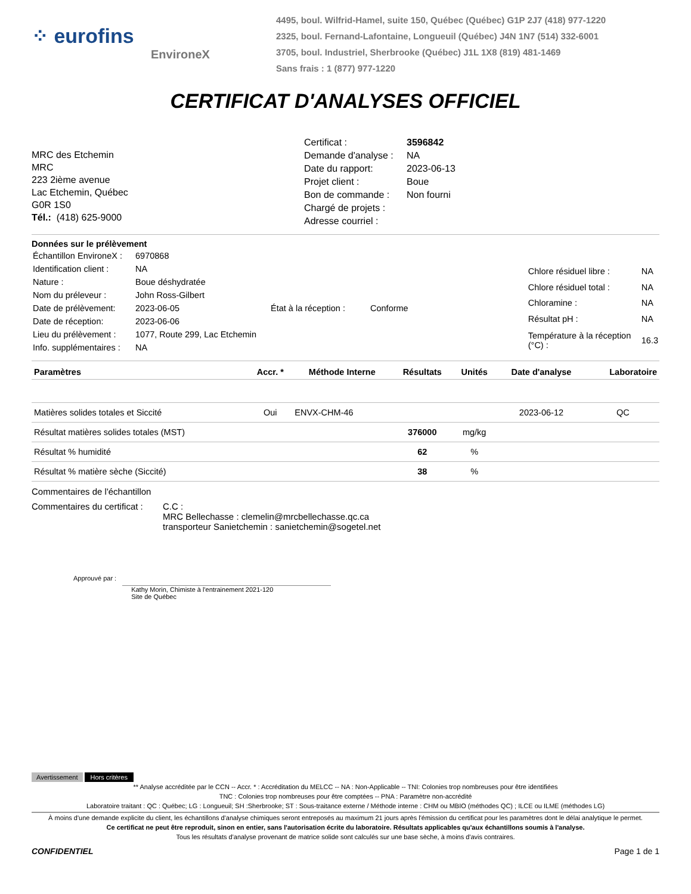⁘ eurofins
EnvironeX
4495, boul. Wilfrid-Hamel, suite 150, Québec (Québec) G1P 2J7 (418) 977-1220
2325, boul. Fernand-Lafontaine, Longueuil (Québec) J4N 1N7 (514) 332-6001
3705, boul. Industriel, Sherbrooke (Québec) J1L 1X8 (819) 481-1469
Sans frais : 1 (877) 977-1220
CERTIFICAT D'ANALYSES OFFICIEL
MRC des Etchemin
MRC
223 2ième avenue
Lac Etchemin, Québec
G0R 1S0
Tél.: (418) 625-9000
| Certificat : | 3596842 |
| Demande d'analyse : | NA |
| Date du rapport: | 2023-06-13 |
| Projet client : | Boue |
| Bon de commande : | Non fourni |
| Chargé de projets : | |
| Adresse courriel : | |
Données sur le prélèvement
| Échantillon EnvironeX : | 6970868 | | |
| Identification client : | NA | | |
| Nature : | Boue déshydratée | | |
| Nom du préleveur : | John Ross-Gilbert | | |
| Date de prélèvement: | 2023-06-05 | État à la réception : | Conforme |
| Date de réception: | 2023-06-06 | | |
| Lieu du prélèvement : | 1077, Route 299, Lac Etchemin | | |
| Info. supplémentaires : | NA | | |
| Chlore résiduel libre : | NA |
| Chlore résiduel total : | NA |
| Chloramine : | NA |
| Résultat pH : | NA |
| Température à la réception (°C) : | 16.3 |
| Paramètres | Accr. * | Méthode Interne | Résultats | Unités | Date d'analyse | Laboratoire |
| --- | --- | --- | --- | --- | --- | --- |
| Matières solides totales et Siccité | Oui | ENVX-CHM-46 | | | 2023-06-12 | QC |
| Résultat matières solides totales (MST) | | | 376000 | mg/kg | | |
| Résultat % humidité | | | 62 | % | | |
| Résultat % matière sèche (Siccité) | | | 38 | % | | |
Commentaires de l'échantillon
Commentaires du certificat :
C.C :
MRC Bellechasse : clemelin@mrcbellechasse.qc.ca
transporteur Sanietchemin : sanietchemin@sogetel.net
Approuvé par :
Kathy Morin, Chimiste à l'entrainement 2021-120
Site de Québec
Avertissement Hors critères
** Analyse accréditée par le CCN -- Accr. * : Accréditation du MELCC -- NA : Non-Applicable -- TNI: Colonies trop nombreuses pour être identifiées
TNC : Colonies trop nombreuses pour être comptées -- PNA : Paramètre non-accrédité
Laboratoire traitant : QC : Québec; LG : Longueuil; SH :Sherbrooke; ST : Sous-traitance externe / Méthode interne : CHM ou MBIO (méthodes QC) ; ILCE ou ILME (méthodes LG)
À moins d'une demande explicite du client, les échantillons d'analyse chimiques seront entreposés au maximum 21 jours après l'émission du certificat pour les paramètres dont le délai analytique le permet.
Ce certificat ne peut être reproduit, sinon en entier, sans l'autorisation écrite du laboratoire. Résultats applicables qu'aux échantillons soumis à l'analyse.
Tous les résultats d'analyse provenant de matrice solide sont calculés sur une base sèche, à moins d'avis contraires.
CONFIDENTIEL Page 1 de 1